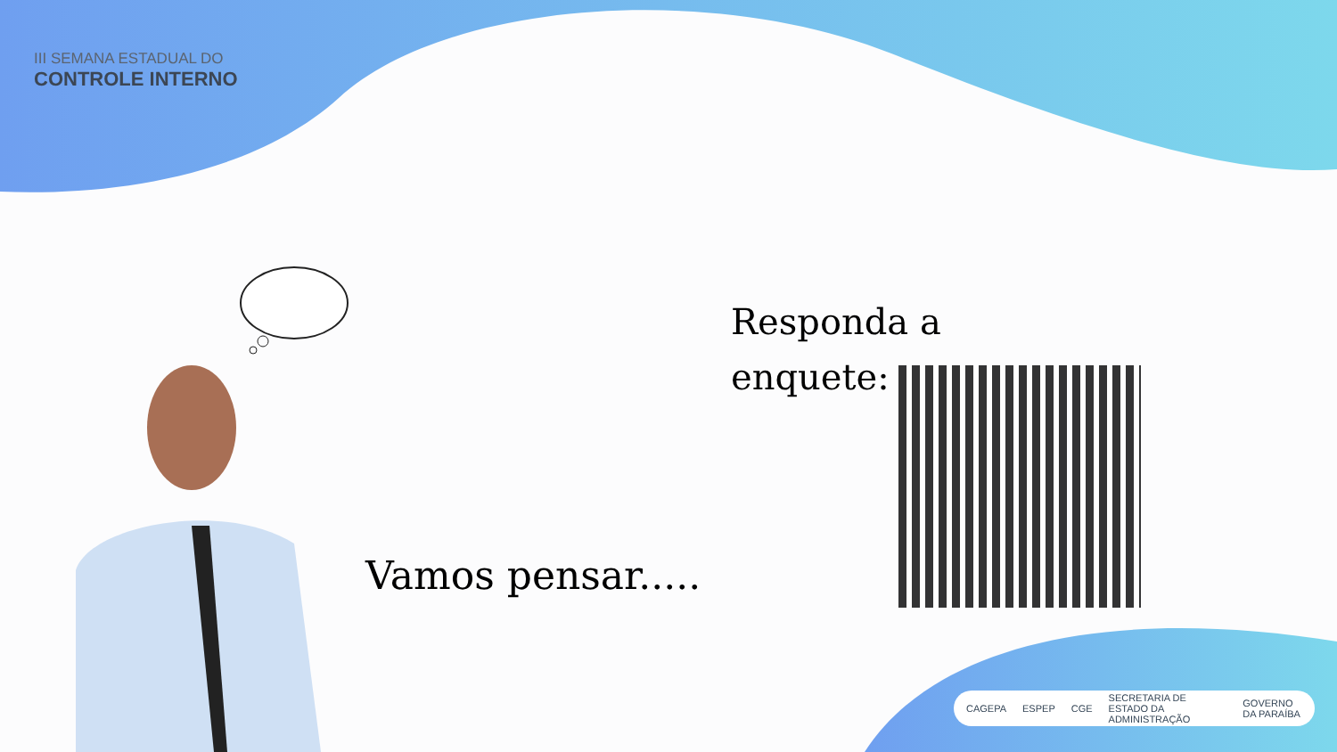III SEMANA ESTADUAL DO
CONTROLE INTERNO
Responda a
enquete:
Vamos pensar.....
CAGEPA ESPEP CGE SECRETARIA DE ESTADO DA ADMINISTRAÇÃO GOVERNO DA PARAÍBA